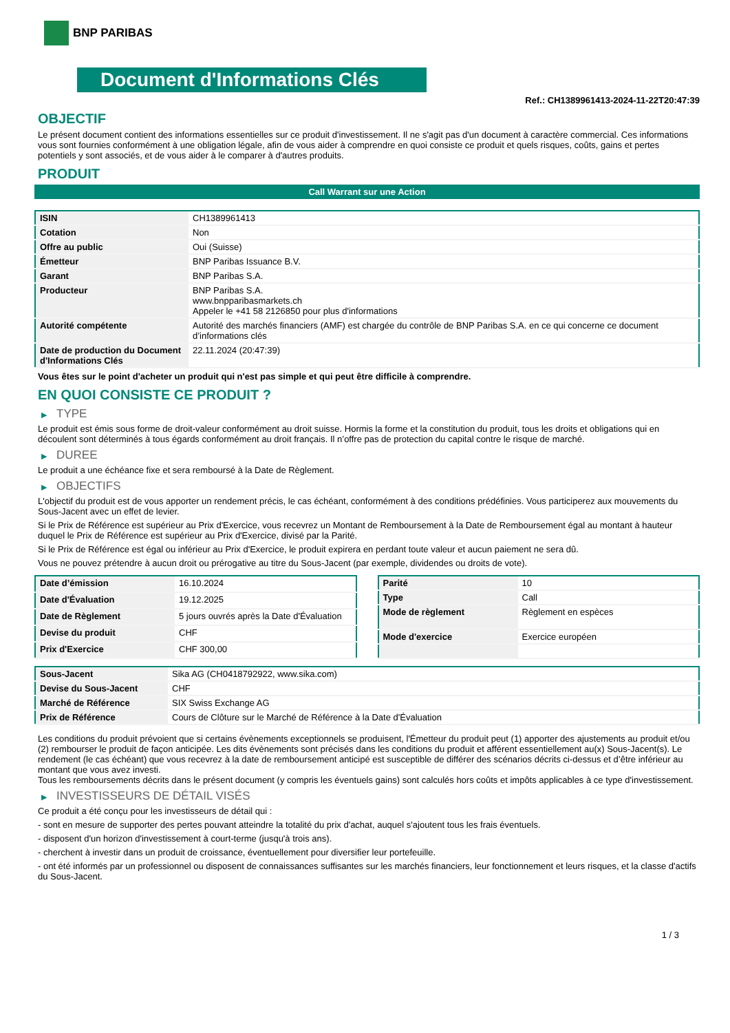BNP PARIBAS
Document d'Informations Clés
Ref.: CH1389961413-2024-11-22T20:47:39
OBJECTIF
Le présent document contient des informations essentielles sur ce produit d'investissement. Il ne s'agit pas d'un document à caractère commercial. Ces informations vous sont fournies conformément à une obligation légale, afin de vous aider à comprendre en quoi consiste ce produit et quels risques, coûts, gains et pertes potentiels y sont associés, et de vous aider à le comparer à d'autres produits.
PRODUIT
Call Warrant sur une Action
| ISIN | CH1389961413 |
| Cotation | Non |
| Offre au public | Oui (Suisse) |
| Émetteur | BNP Paribas Issuance B.V. |
| Garant | BNP Paribas S.A. |
| Producteur | BNP Paribas S.A. www.bnpparibasmarkets.ch Appeler le +41 58 2126850 pour plus d'informations |
| Autorité compétente | Autorité des marchés financiers (AMF) est chargée du contrôle de BNP Paribas S.A. en ce qui concerne ce document d’informations clés |
| Date de production du Document d'Informations Clés | 22.11.2024 (20:47:39) |
Vous êtes sur le point d'acheter un produit qui n'est pas simple et qui peut être difficile à comprendre.
EN QUOI CONSISTE CE PRODUIT ?
▶ TYPE
Le produit est émis sous forme de droit-valeur conformément au droit suisse. Hormis la forme et la constitution du produit, tous les droits et obligations qui en découlent sont déterminés à tous égards conformément au droit français. Il n’offre pas de protection du capital contre le risque de marché.
▶ DUREE
Le produit a une échéance fixe et sera remboursé à la Date de Règlement.
▶ OBJECTIFS
L'objectif du produit est de vous apporter un rendement précis, le cas échéant, conformément à des conditions prédéfinies. Vous participerez aux mouvements du Sous-Jacent avec un effet de levier.
Si le Prix de Référence est supérieur au Prix d'Exercice, vous recevrez un Montant de Remboursement à la Date de Remboursement égal au montant à hauteur duquel le Prix de Référence est supérieur au Prix d'Exercice, divisé par la Parité.
Si le Prix de Référence est égal ou inférieur au Prix d'Exercice, le produit expirera en perdant toute valeur et aucun paiement ne sera dû.
Vous ne pouvez prétendre à aucun droit ou prérogative au titre du Sous-Jacent (par exemple, dividendes ou droits de vote).
| Date d’émission | 16.10.2024 |
| Date d'Évaluation | 19.12.2025 |
| Date de Règlement | 5 jours ouvrés après la Date d'Évaluation |
| Devise du produit | CHF |
| Prix d'Exercice | CHF 300,00 |
| Parité | 10 |
| Type | Call |
| Mode de règlement | Règlement en espèces |
| Mode d'exercice | Exercice européen |
| Sous-Jacent | Sika AG (CH0418792922, www.sika.com) |
| Devise du Sous-Jacent | CHF |
| Marché de Référence | SIX Swiss Exchange AG |
| Prix de Référence | Cours de Clôture sur le Marché de Référence à la Date d'Évaluation |
Les conditions du produit prévoient que si certains évènements exceptionnels se produisent, l'Émetteur du produit peut (1) apporter des ajustements au produit et/ou (2) rembourser le produit de façon anticipée. Les dits évènements sont précisés dans les conditions du produit et afférent essentiellement au(x) Sous-Jacent(s). Le rendement (le cas échéant) que vous recevrez à la date de remboursement anticipé est susceptible de différer des scénarios décrits ci-dessus et d’être inférieur au montant que vous avez investi.
Tous les remboursements décrits dans le présent document (y compris les éventuels gains) sont calculés hors coûts et impôts applicables à ce type d'investissement.
▶ INVESTISSEURS DE DÉTAIL VISÉS
Ce produit a été conçu pour les investisseurs de détail qui :
- sont en mesure de supporter des pertes pouvant atteindre la totalité du prix d'achat, auquel s'ajoutent tous les frais éventuels.
- disposent d'un horizon d'investissement à court-terme (jusqu'à trois ans).
- cherchent à investir dans un produit de croissance, éventuellement pour diversifier leur portefeuille.
- ont été informés par un professionnel ou disposent de connaissances suffisantes sur les marchés financiers, leur fonctionnement et leurs risques, et la classe d'actifs du Sous-Jacent.
1 / 3